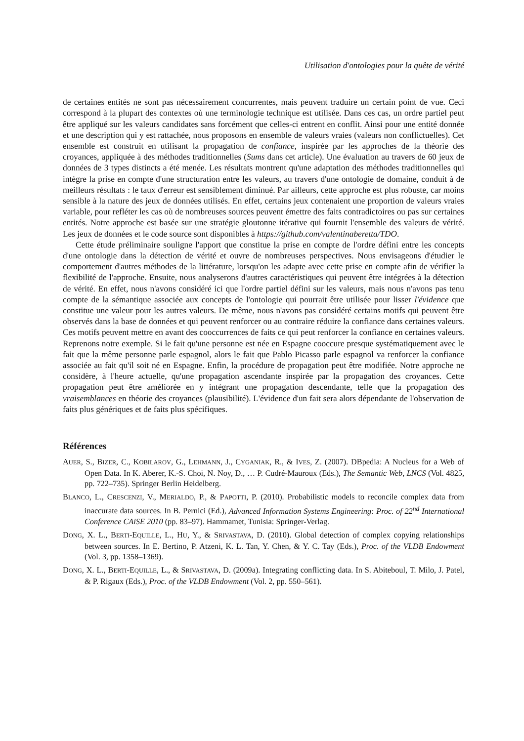Utilisation d'ontologies pour la quête de vérité
de certaines entités ne sont pas nécessairement concurrentes, mais peuvent traduire un certain point de vue. Ceci correspond à la plupart des contextes où une terminologie technique est utilisée. Dans ces cas, un ordre partiel peut être appliqué sur les valeurs candidates sans forcément que celles-ci entrent en conflit. Ainsi pour une entité donnée et une description qui y est rattachée, nous proposons en ensemble de valeurs vraies (valeurs non conflictuelles). Cet ensemble est construit en utilisant la propagation de confiance, inspirée par les approches de la théorie des croyances, appliquée à des méthodes traditionnelles (Sums dans cet article). Une évaluation au travers de 60 jeux de données de 3 types distincts a été menée. Les résultats montrent qu'une adaptation des méthodes traditionnelles qui intègre la prise en compte d'une structuration entre les valeurs, au travers d'une ontologie de domaine, conduit à de meilleurs résultats : le taux d'erreur est sensiblement diminué. Par ailleurs, cette approche est plus robuste, car moins sensible à la nature des jeux de données utilisés. En effet, certains jeux contenaient une proportion de valeurs vraies variable, pour refléter les cas où de nombreuses sources peuvent émettre des faits contradictoires ou pas sur certaines entités. Notre approche est basée sur une stratégie gloutonne itérative qui fournit l'ensemble des valeurs de vérité. Les jeux de données et le code source sont disponibles à https://github.com/valentinaberetta/TDO.
Cette étude préliminaire souligne l'apport que constitue la prise en compte de l'ordre défini entre les concepts d'une ontologie dans la détection de vérité et ouvre de nombreuses perspectives. Nous envisageons d'étudier le comportement d'autres méthodes de la littérature, lorsqu'on les adapte avec cette prise en compte afin de vérifier la flexibilité de l'approche. Ensuite, nous analyserons d'autres caractéristiques qui peuvent être intégrées à la détection de vérité. En effet, nous n'avons considéré ici que l'ordre partiel défini sur les valeurs, mais nous n'avons pas tenu compte de la sémantique associée aux concepts de l'ontologie qui pourrait être utilisée pour lisser l'évidence que constitue une valeur pour les autres valeurs. De même, nous n'avons pas considéré certains motifs qui peuvent être observés dans la base de données et qui peuvent renforcer ou au contraire réduire la confiance dans certaines valeurs. Ces motifs peuvent mettre en avant des cooccurrences de faits ce qui peut renforcer la confiance en certaines valeurs. Reprenons notre exemple. Si le fait qu'une personne est née en Espagne cooccure presque systématiquement avec le fait que la même personne parle espagnol, alors le fait que Pablo Picasso parle espagnol va renforcer la confiance associée au fait qu'il soit né en Espagne. Enfin, la procédure de propagation peut être modifiée. Notre approche ne considère, à l'heure actuelle, qu'une propagation ascendante inspirée par la propagation des croyances. Cette propagation peut être améliorée en y intégrant une propagation descendante, telle que la propagation des vraisemblances en théorie des croyances (plausibilité). L'évidence d'un fait sera alors dépendante de l'observation de faits plus génériques et de faits plus spécifiques.
Références
AUER, S., BIZER, C., KOBILAROV, G., LEHMANN, J., CYGANIAK, R., & IVES, Z. (2007). DBpedia: A Nucleus for a Web of Open Data. In K. Aberer, K.-S. Choi, N. Noy, D., … P. Cudré-Mauroux (Eds.), The Semantic Web, LNCS (Vol. 4825, pp. 722–735). Springer Berlin Heidelberg.
BLANCO, L., CRESCENZI, V., MERIALDO, P., & PAPOTTI, P. (2010). Probabilistic models to reconcile complex data from inaccurate data sources. In B. Pernici (Ed.), Advanced Information Systems Engineering: Proc. of 22<sup>nd</sup> International Conference CAiSE 2010 (pp. 83–97). Hammamet, Tunisia: Springer-Verlag.
DONG, X. L., BERTI-EQUILLE, L., HU, Y., & SRIVASTAVA, D. (2010). Global detection of complex copying relationships between sources. In E. Bertino, P. Atzeni, K. L. Tan, Y. Chen, & Y. C. Tay (Eds.), Proc. of the VLDB Endowment (Vol. 3, pp. 1358–1369).
DONG, X. L., BERTI-EQUILLE, L., & SRIVASTAVA, D. (2009a). Integrating conflicting data. In S. Abiteboul, T. Milo, J. Patel, & P. Rigaux (Eds.), Proc. of the VLDB Endowment (Vol. 2, pp. 550–561).